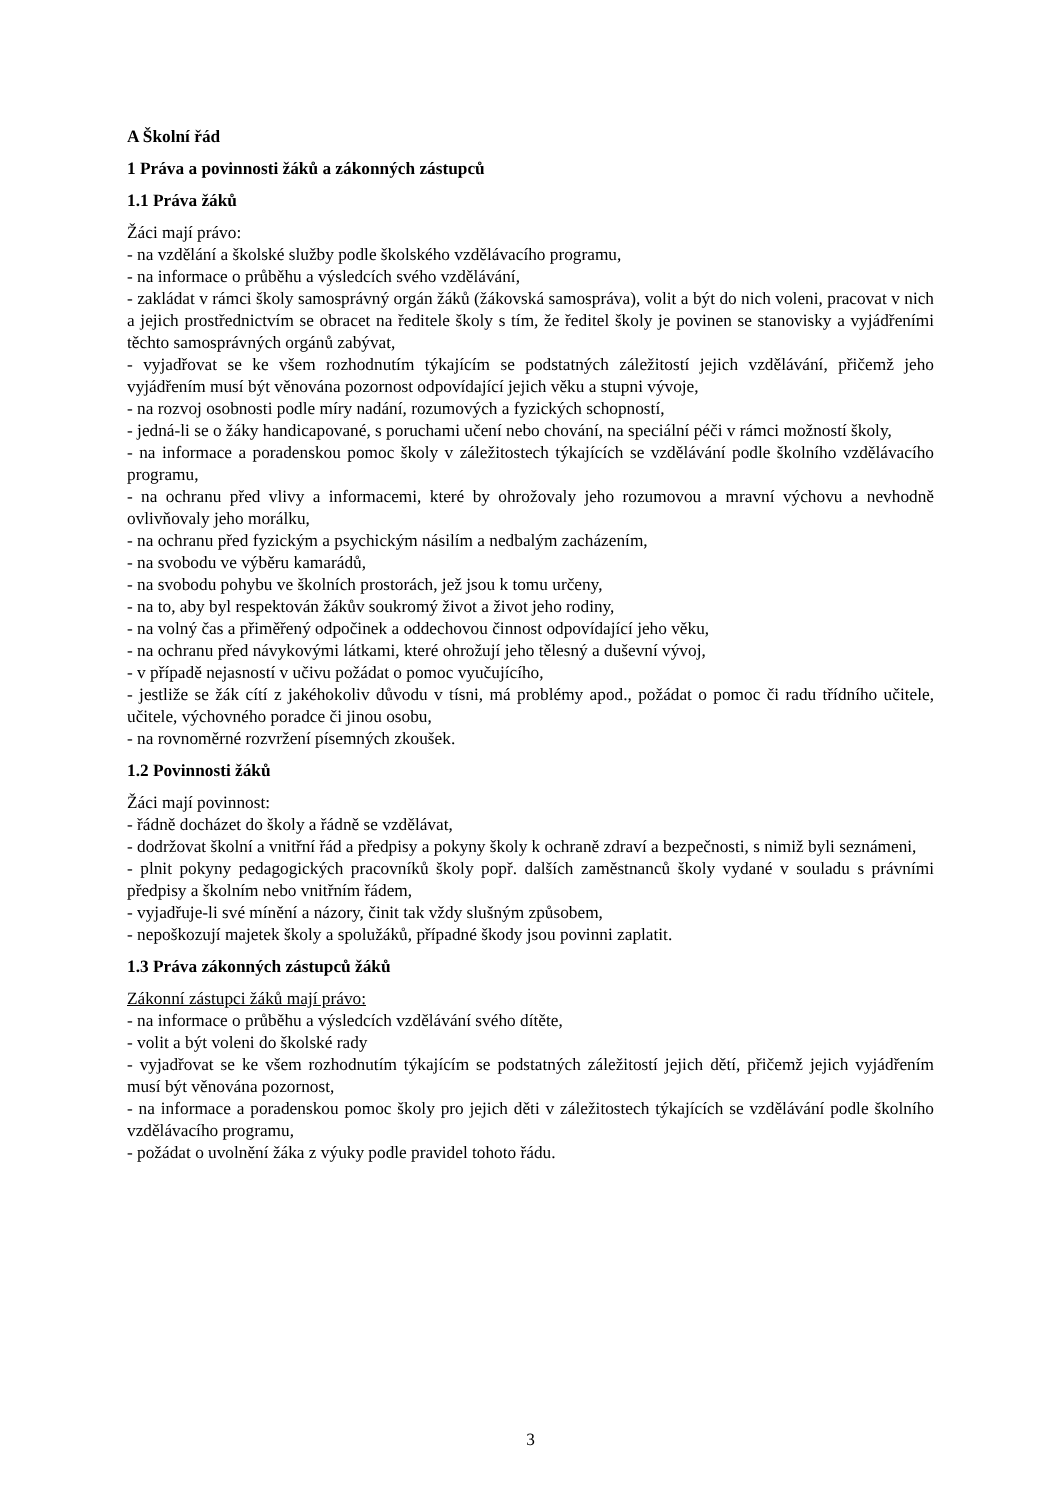A Školní řád
1 Práva a povinnosti žáků a zákonných zástupců
1.1 Práva žáků
Žáci mají právo:
- na vzdělání a školské služby podle školského vzdělávacího programu,
- na informace o průběhu a výsledcích svého vzdělávání,
- zakládat v rámci školy samosprávný orgán žáků (žákovská samospráva), volit a být do nich voleni, pracovat v nich a jejich prostřednictvím se obracet na ředitele školy s tím, že ředitel školy je povinen se stanovisky a vyjádřeními těchto samosprávných orgánů zabývat,
- vyjadřovat se ke všem rozhodnutím týkajícím se podstatných záležitostí jejich vzdělávání, přičemž jeho vyjádřením musí být věnována pozornost odpovídající jejich věku a stupni vývoje,
- na rozvoj osobnosti podle míry nadání, rozumových a fyzických schopností,
- jedná-li se o žáky handicapované, s poruchami učení nebo chování, na speciální péči v rámci možností školy,
- na informace a poradenskou pomoc školy v záležitostech týkajících se vzdělávání podle školního vzdělávacího programu,
- na ochranu před vlivy a informacemi, které by ohrožovaly jeho rozumovou a mravní výchovu a nevhodně ovlivňovaly jeho morálku,
- na ochranu před fyzickým a psychickým násilím a nedbalým zacházením,
- na svobodu ve výběru kamarádů,
- na svobodu pohybu ve školních prostorách, jež jsou k tomu určeny,
- na to, aby byl respektován žákův soukromý život a život jeho rodiny,
- na volný čas a přiměřený odpočinek a oddechovou činnost odpovídající jeho věku,
- na ochranu před návykovými látkami, které ohrožují jeho tělesný a duševní vývoj,
- v případě nejasností v učivu požádat o pomoc vyučujícího,
- jestliže se žák cítí z jakéhokoliv důvodu v tísni, má problémy apod., požádat o pomoc či radu třídního učitele, učitele, výchovného poradce či jinou osobu,
- na rovnoměrné rozvržení písemných zkoušek.
1.2 Povinnosti žáků
Žáci mají povinnost:
- řádně docházet do školy a řádně se vzdělávat,
- dodržovat školní a vnitřní řád a předpisy a pokyny školy k ochraně zdraví a bezpečnosti, s nimiž byli seznámeni,
- plnit pokyny pedagogických pracovníků školy popř. dalších zaměstnanců školy vydané v souladu s právními předpisy a školním nebo vnitřním řádem,
- vyjadřuje-li své mínění a názory, činit tak vždy slušným způsobem,
- nepoškozují majetek školy a spolužáků, případné škody jsou povinni zaplatit.
1.3 Práva zákonných zástupců žáků
Zákonní zástupci žáků mají právo:
- na informace o průběhu a výsledcích vzdělávání svého dítěte,
- volit a být voleni do školské rady
- vyjadřovat se ke všem rozhodnutím týkajícím se podstatných záležitostí jejich dětí, přičemž jejich vyjádřením musí být věnována pozornost,
- na informace a poradenskou pomoc školy pro jejich děti v záležitostech týkajících se vzdělávání podle školního vzdělávacího programu,
- požádat o uvolnění žáka z výuky podle pravidel tohoto řádu.
3